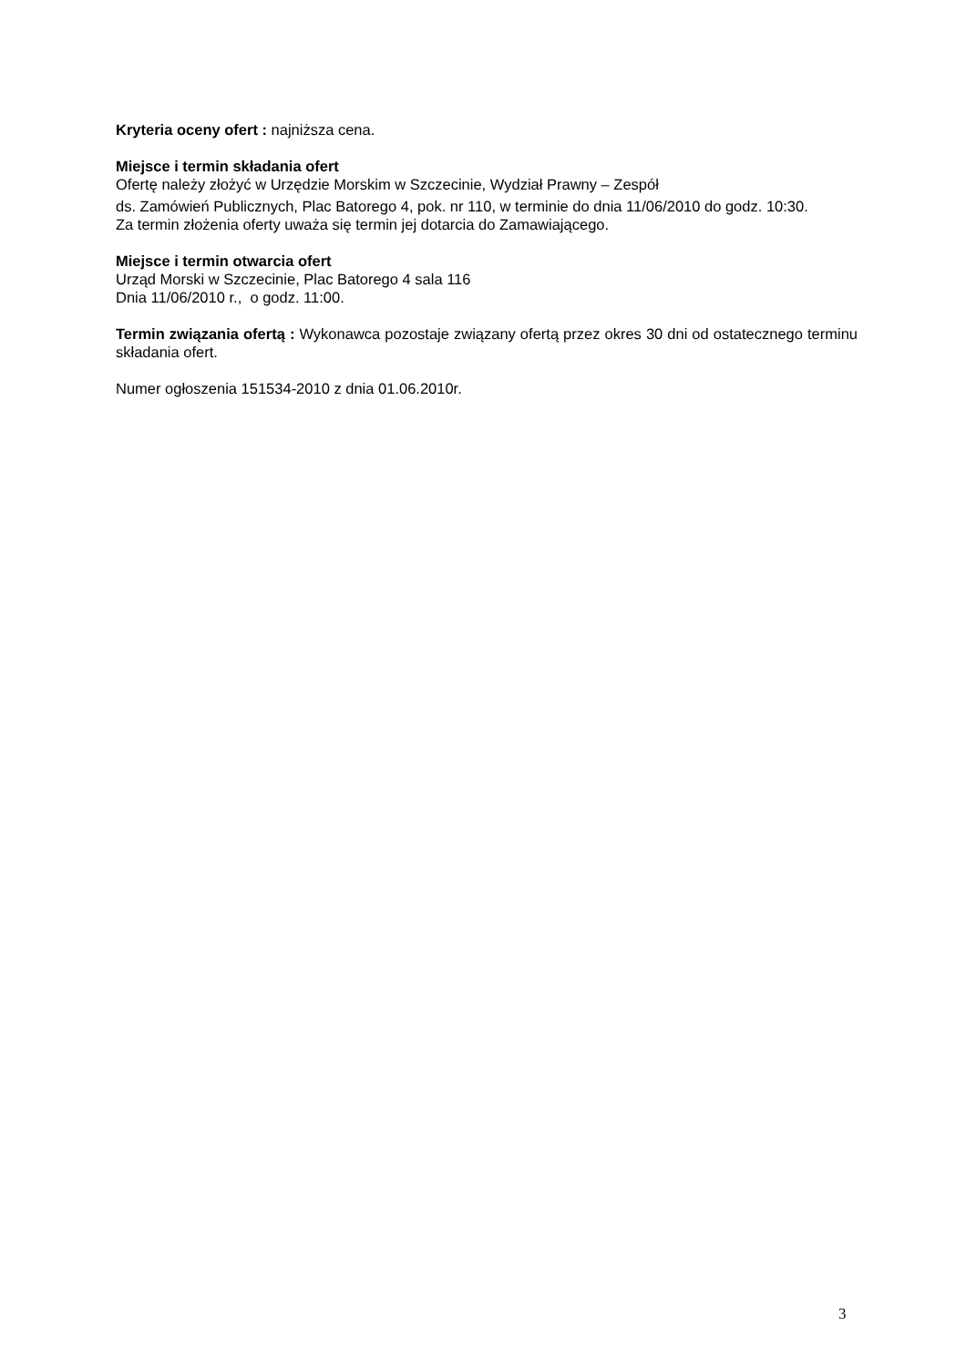Kryteria oceny ofert : najniższa cena.
Miejsce i termin składania ofert
Ofertę należy złożyć w Urzędzie Morskim w Szczecinie, Wydział Prawny – Zespół
ds. Zamówień Publicznych, Plac Batorego 4, pok. nr 110, w terminie do dnia 11/06/2010 do godz. 10:30.
Za termin złożenia oferty uważa się termin jej dotarcia do Zamawiającego.
Miejsce i termin otwarcia ofert
Urząd Morski w Szczecinie, Plac Batorego 4 sala 116
Dnia 11/06/2010 r., o godz. 11:00.
Termin związania ofertą : Wykonawca pozostaje związany ofertą przez okres 30 dni od ostatecznego terminu składania ofert.
Numer ogłoszenia 151534-2010 z dnia 01.06.2010r.
3